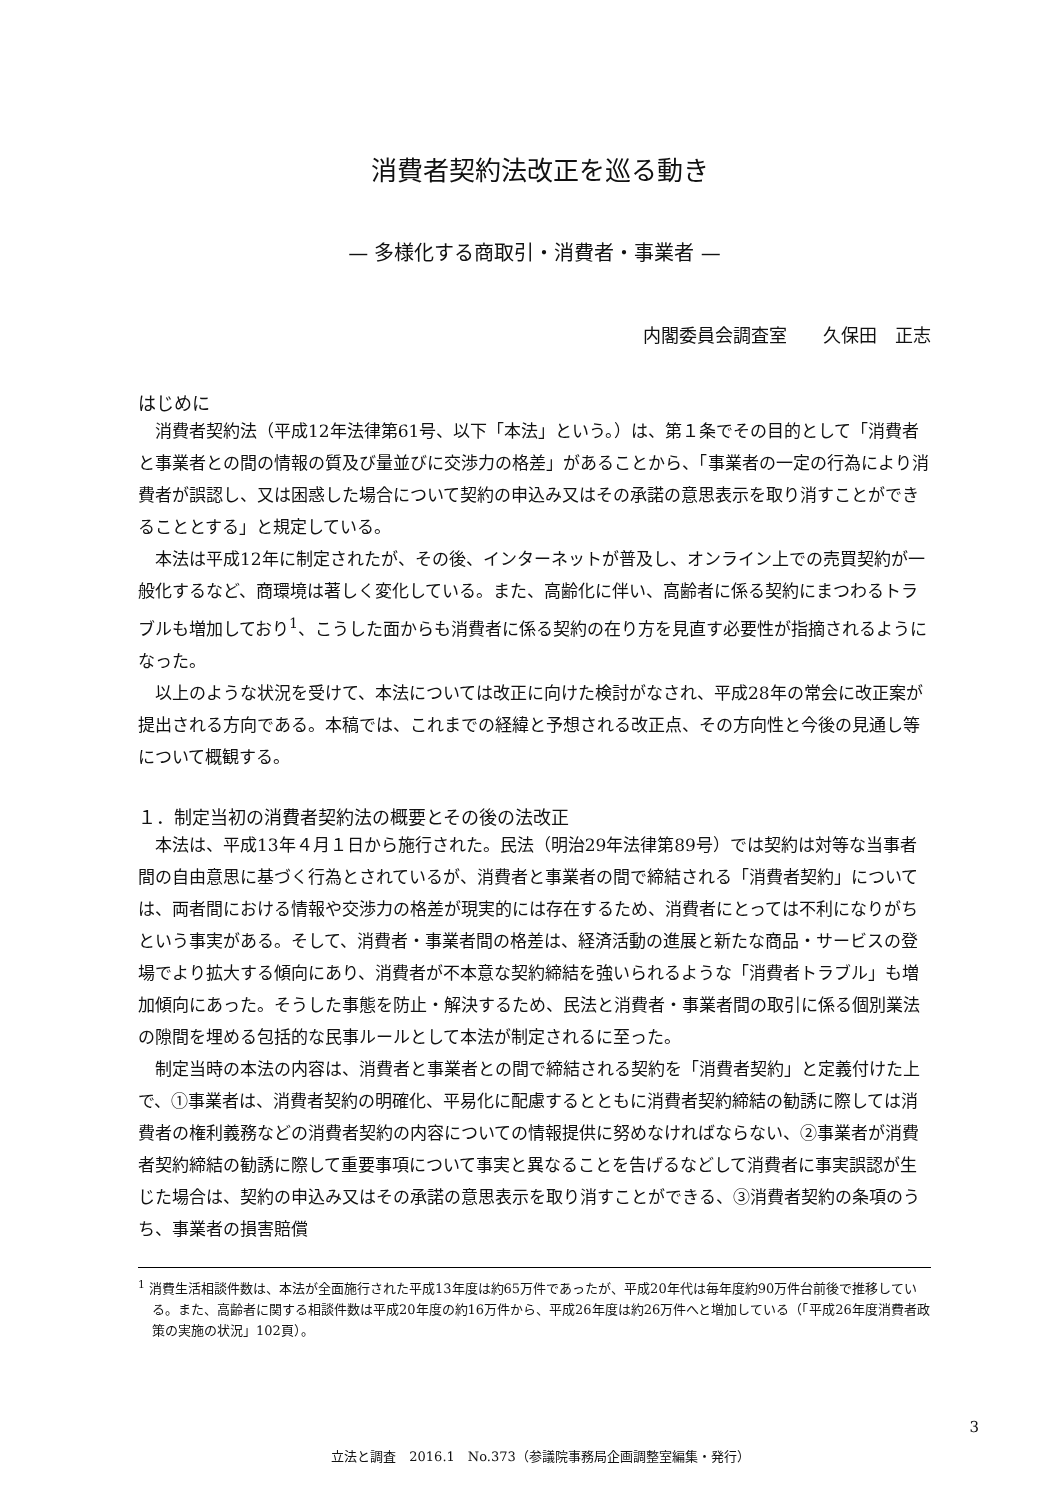消費者契約法改正を巡る動き
— 多様化する商取引・消費者・事業者 —
内閣委員会調査室　　久保田　正志
はじめに
消費者契約法（平成12年法律第61号、以下「本法」という。）は、第１条でその目的として「消費者と事業者との間の情報の質及び量並びに交渉力の格差」があることから、「事業者の一定の行為により消費者が誤認し、又は困惑した場合について契約の申込み又はその承諾の意思表示を取り消すことができることとする」と規定している。
本法は平成12年に制定されたが、その後、インターネットが普及し、オンライン上での売買契約が一般化するなど、商環境は著しく変化している。また、高齢化に伴い、高齢者に係る契約にまつわるトラブルも増加しており<sup>1</sup>、こうした面からも消費者に係る契約の在り方を見直す必要性が指摘されるようになった。
以上のような状況を受けて、本法については改正に向けた検討がなされ、平成28年の常会に改正案が提出される方向である。本稿では、これまでの経緯と予想される改正点、その方向性と今後の見通し等について概観する。
１．制定当初の消費者契約法の概要とその後の法改正
本法は、平成13年４月１日から施行された。民法（明治29年法律第89号）では契約は対等な当事者間の自由意思に基づく行為とされているが、消費者と事業者の間で締結される「消費者契約」については、両者間における情報や交渉力の格差が現実的には存在するため、消費者にとっては不利になりがちという事実がある。そして、消費者・事業者間の格差は、経済活動の進展と新たな商品・サービスの登場でより拡大する傾向にあり、消費者が不本意な契約締結を強いられるような「消費者トラブル」も増加傾向にあった。そうした事態を防止・解決するため、民法と消費者・事業者間の取引に係る個別業法の隙間を埋める包括的な民事ルールとして本法が制定されるに至った。
制定当時の本法の内容は、消費者と事業者との間で締結される契約を「消費者契約」と定義付けた上で、①事業者は、消費者契約の明確化、平易化に配慮するとともに消費者契約締結の勧誘に際しては消費者の権利義務などの消費者契約の内容についての情報提供に努めなければならない、②事業者が消費者契約締結の勧誘に際して重要事項について事実と異なることを告げるなどして消費者に事実誤認が生じた場合は、契約の申込み又はその承諾の意思表示を取り消すことができる、③消費者契約の条項のうち、事業者の損害賠償
<sup>1</sup> 消費生活相談件数は、本法が全面施行された平成13年度は約65万件であったが、平成20年代は毎年度約90万件台前後で推移している。また、高齢者に関する相談件数は平成20年度の約16万件から、平成26年度は約26万件へと増加している（「平成26年度消費者政策の実施の状況」102頁）。
3
立法と調査　2016.1　No.373（参議院事務局企画調整室編集・発行）